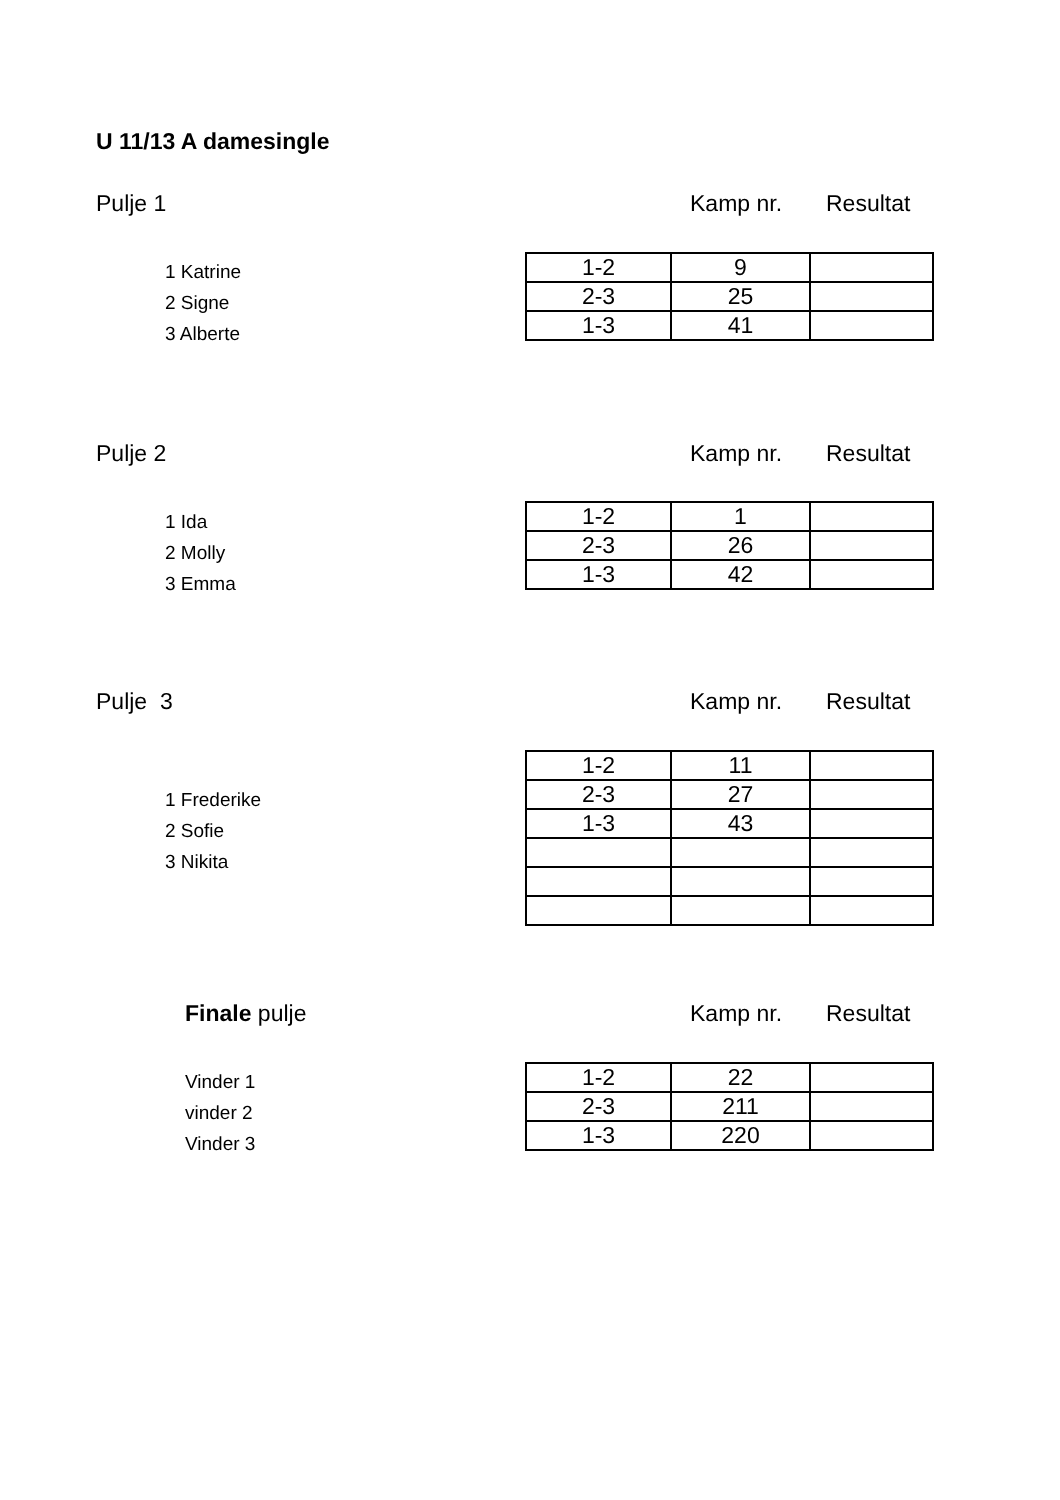U 11/13 A damesingle
Pulje 1 Kamp nr. Resultat
1 Katrine
2 Signe
3 Alberte
| 1-2 | 9 | |
| 2-3 | 25 | |
| 1-3 | 41 | |
Pulje 2 Kamp nr. Resultat
1 Ida
2 Molly
3 Emma
| 1-2 | 1 | |
| 2-3 | 26 | |
| 1-3 | 42 | |
Pulje 3 Kamp nr. Resultat
1 Frederike
2 Sofie
3 Nikita
| 1-2 | 11 | |
| 2-3 | 27 | |
| 1-3 | 43 | |
Finale pulje Kamp nr. Resultat
Vinder 1
vinder 2
Vinder 3
| 1-2 | 22 | |
| 2-3 | 211 | |
| 1-3 | 220 | |